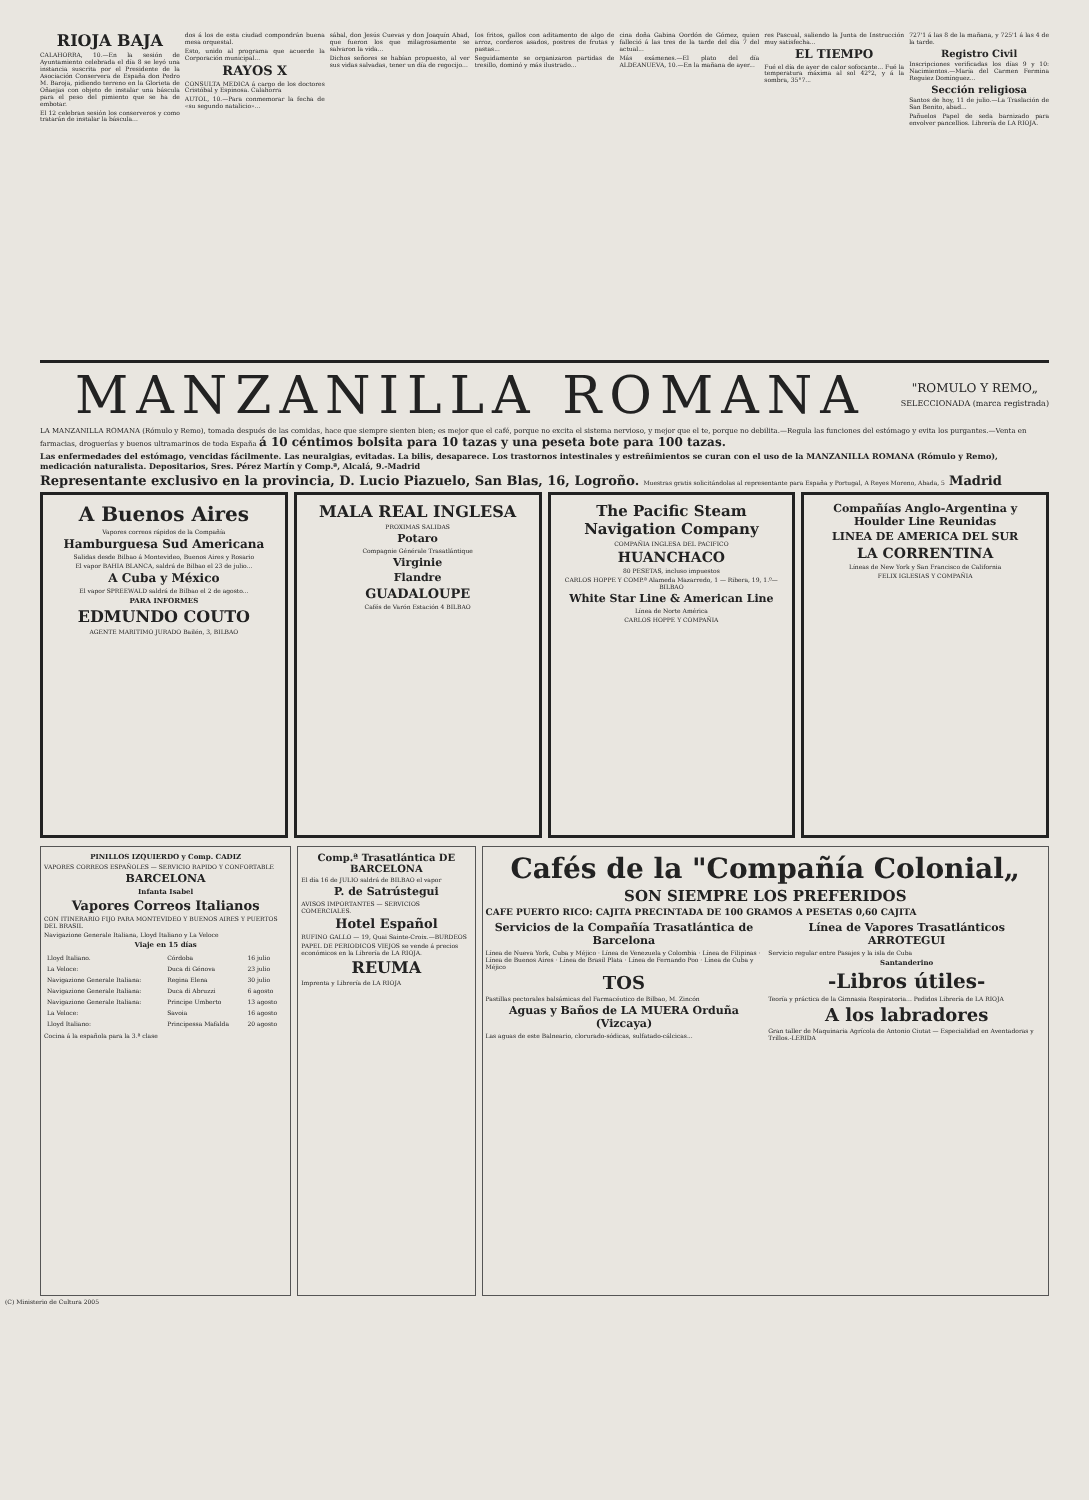RIOJA BAJA
CALAHORRA, 10.—En la sesión de Ayuntamiento celebrada el día 8 se leyó una instancia suscrita por el Presidente de la Asociación Conservera de España don Pedro M. Baroja, pidiendo terreno en la Glorieta de Oñaejas con objeto de instalar una báscula para el peso del pimiento que se ha de embotar.
El 12 celebran sesión los conserveros y como tratarán de instalar la báscula...
dos á los de esta ciudad compondrán buena mesa orquestal.
Esto, unido al programa que acuerde la Corporación municipal...
RAYOS X
CONSULTA MEDICA á cargo de los doctores Cristóbal y Espinosa. Calahorra
AUTOL, 10.—Para conmemorar la fecha de «su segundo natalicio»...
sábal, don Jesús Cuevas y don Joaquín Abad, que fueron los que milagrosamente se salvaron la vida...
Dichos señores se habían propuesto, al ver sus vidas salvadas, tener un día de regocijo...
Ios fritos, gallos con aditamento de algo de arroz, corderos asados, postres de frutas y pastas...
Seguidamente se organizaron partidas de tresillo, dominó y más ilustrado...
cina doña Gabina Oordón de Gómez, quien falleció á las tres de la tarde del día 7 del actual...
Más exámenes.—El plato del día ALDEANUEVA, 10.—En la mañana de ayer...
res Pascual, saliendo la Junta de Instrucción muy satisfecha...
EL TIEMPO
Fué el día de ayer de calor sofocante... Fué la temperatura máxima al sol 42°2, y á la sombra, 35°7...
727'1 á las 8 de la mañana, y 725'1 á las 4 de la tarde.
Registro Civil
Inscripciones verificadas los días 9 y 10: Nacimientos.—María del Carmen Fermina Reguiez Domínguez...
Sección religiosa
Santos de hoy, 11 de julio.—La Traslación de San Benito, abad...
Pañuelos Papel de seda barnizado para envolver pancellios. Librería de LA RIOJA.
MANZANILLA ROMANA
"ROMULO Y REMO„
SELECCIONADA (marca registrada)
LA MANZANILLA ROMANA (Rómulo y Remo), tomada después de las comidas, hace que siempre sienten bien; es mejor que el café, porque no excita el sistema nervioso, y mejor que el te, porque no debilita.—Regula las funciones del estómago y evita los purgantes.—Venta en farmacias, droguerías y buenos ultramarinos de toda España á 10 céntimos bolsita para 10 tazas y una peseta bote para 100 tazas.
Las enfermedades del estómago, vencidas fácilmente. Las neuralgias, evitadas. La bilis, desaparece. Los trastornos intestinales y estreñimientos se curan con el uso de la MANZANILLA ROMANA (Rómulo y Remo), medicación naturalista. Depositarios, Sres. Pérez Martín y Comp.ª, Alcalá, 9.-Madrid
Representante exclusivo en la provincia, D. Lucio Piazuelo, San Blas, 16, Logroño. Muestras gratis solicitándolas al representante para España y Portugal, A Reyes Moreno, Abada, 5 Madrid
A Buenos Aires
Vapores correos rápidos de la Compañía
Hamburguesa Sud Americana
Salidas desde Bilbao á Montevideo, Buenos Aires y Rosario
El vapor BAHIA BLANCA, saldrá de Bilbao el 23 de julio...
A Cuba y México
El vapor SPREEWALD saldrá de Bilbao el 2 de agosto...
PARA INFORMES
EDMUNDO COUTO
AGENTE MARITIMO JURADO Bailén, 3, BILBAO
MALA REAL INGLESA
PROXIMAS SALIDAS
Potaro
Compagnie Générale Trasatlántique
Virginie
Flandre
GUADALOUPE
Cafés de Varón Estación 4 BILBAO
The Pacific Steam Navigation Company
COMPAÑIA INGLESA DEL PACIFICO
HUANCHACO
80 PESETAS, incluso impuestos
CARLOS HOPPE Y COMP.ª Alameda Mazarredo, 1 — Ribera, 19, 1.º—BILBAO
White Star Line & American Line
Línea de Norte América
CARLOS HOPPE Y COMPAÑIA
Compañías Anglo-Argentina y Houlder Line Reunidas
LINEA DE AMERICA DEL SUR
LA CORRENTINA
Líneas de New York y San Francisco de California
FELIX IGLESIAS Y COMPAÑIA
PINILLOS IZQUIERDO y Comp. CADIZ
VAPORES CORREOS ESPAÑOLES — SERVICIO RAPIDO Y CONFORTABLE
BARCELONA
Infanta Isabel
Vapores Correos Italianos
CON ITINERARIO FIJO PARA MONTEVIDEO Y BUENOS AIRES Y PUERTOS DEL BRASIL
Navigazione Generale Italiana, Lloyd Italiano y La Veloce
Viaje en 15 días
| Lloyd Italiano. | Córdoba | 16 julio |
| La Veloce: | Duca di Génova | 23 julio |
| Navigazione Generale Italiana: | Regina Elena | 30 julio |
| Navigazione Generale Italiana: | Duca di Abruzzi | 6 agosto |
| Navigazione Generale Italiana: | Principe Umberto | 13 agosto |
| La Veloce: | Savoia | 16 agosto |
| Lloyd Italiano: | Principessa Mafalda | 20 agosto |
Cocina á la española para la 3.ª clase
Comp.ª Trasatlántica DE BARCELONA
El día 16 de JULIO saldrá de BILBAO el vapor
P. de Satrústegui
AVISOS IMPORTANTES — SERVICIOS COMERCIALES.
Hotel Español
RUFINO GALLO — 19, Quai Sainte-Croix.—BURDEOS
PAPEL DE PERIODICOS VIEJOS se vende á precios económicos en la Librería de LA RIOJA.
REUMA
Imprenta y Librería de LA RIOJA
Cafés de la "Compañía Colonial„
SON SIEMPRE LOS PREFERIDOS
CAFE PUERTO RICO: CAJITA PRECINTADA DE 100 GRAMOS A PESETAS 0,60 CAJITA
Servicios de la Compañía Trasatlántica de Barcelona
Línea de Nueva York, Cuba y Méjico · Línea de Venezuela y Colombia · Línea de Filipinas · Línea de Buenos Aires · Línea de Brasil Plata · Línea de Fernando Poo · Línea de Cuba y Méjico
TOS
Pastillas pectorales balsámicas del Farmacéutico de Bilbao, M. Zincón
Aguas y Baños de LA MUERA Orduña (Vizcaya)
Las aguas de este Balneario, clorurado-sódicas, sulfatado-cálcicas...
Línea de Vapores Trasatlánticos ARROTEGUI
Servicio regular entre Pasajes y la isla de Cuba
Santanderino
-Libros útiles-
Teoría y práctica de la Gimnasia Respiratoria... Pedidos Librería de LA RIOJA
A los labradores
Gran taller de Maquinaria Agrícola de Antonio Ciutat — Especialidad en Aventadoras y Trillos.-LERIDA
(C) Ministerio de Cultura 2005